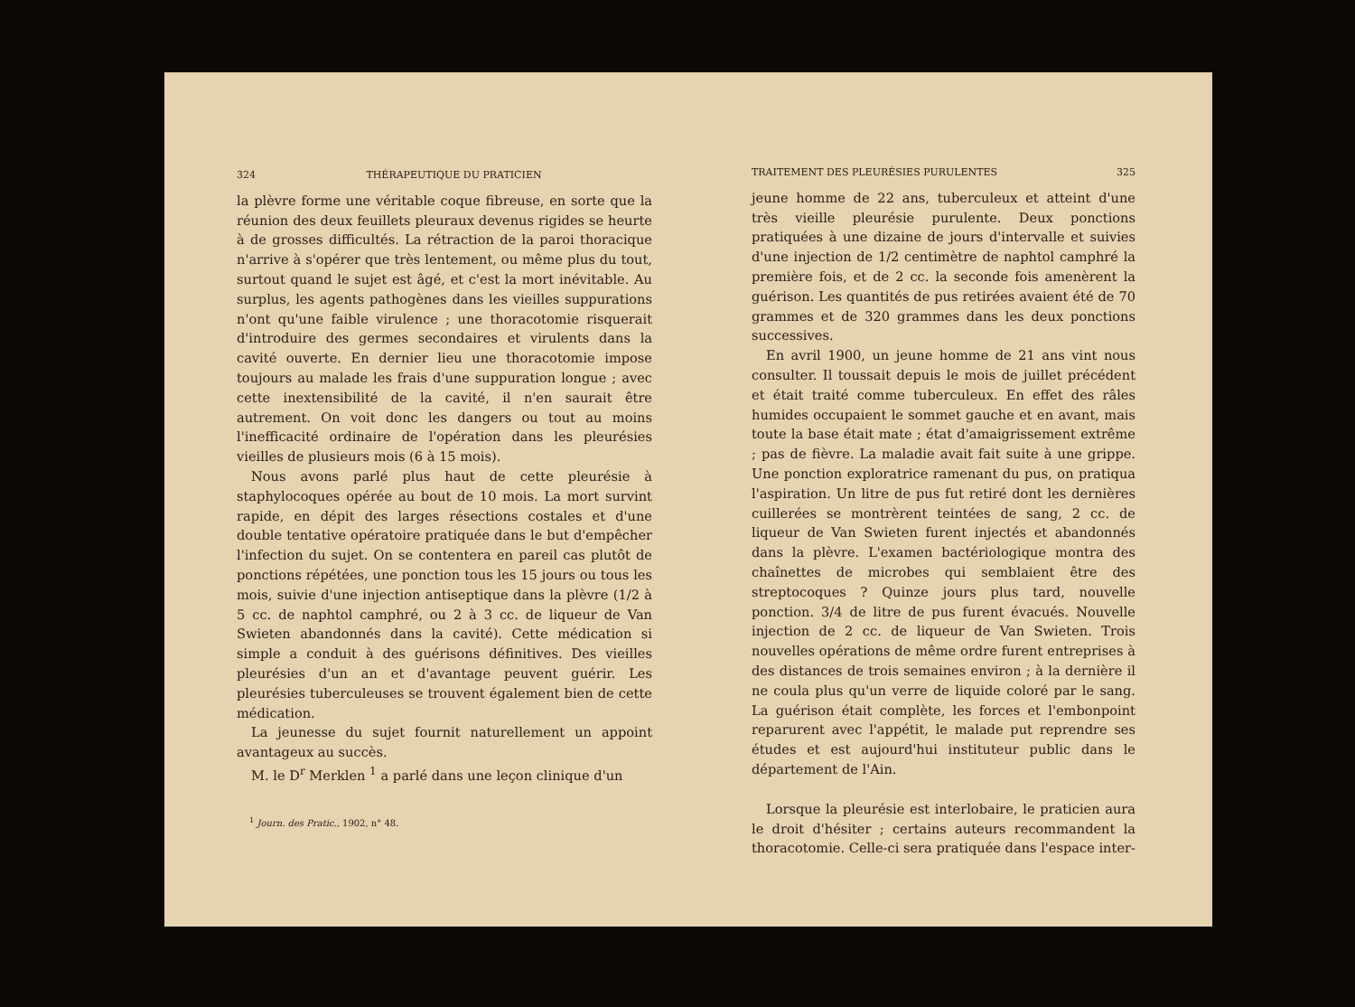324 THÉRAPEUTIQUE DU PRATICIEN
la plèvre forme une véritable coque fibreuse, en sorte que la réunion des deux feuillets pleuraux devenus rigides se heurte à de grosses difficultés. La rétraction de la paroi thoracique n'arrive à s'opérer que très lentement, ou même plus du tout, surtout quand le sujet est âgé, et c'est la mort inévitable. Au surplus, les agents pathogènes dans les vieilles suppurations n'ont qu'une faible virulence ; une thoracotomie risquerait d'introduire des germes secondaires et virulents dans la cavité ouverte. En dernier lieu une thoracotomie impose toujours au malade les frais d'une suppuration longue ; avec cette inextensibilité de la cavité, il n'en saurait être autrement. On voit donc les dangers ou tout au moins l'inefficacité ordinaire de l'opération dans les pleurésies vieilles de plusieurs mois (6 à 15 mois).
Nous avons parlé plus haut de cette pleurésie à staphylocoques opérée au bout de 10 mois. La mort survint rapide, en dépit des larges résections costales et d'une double tentative opératoire pratiquée dans le but d'empêcher l'infection du sujet. On se contentera en pareil cas plutôt de ponctions répétées, une ponction tous les 15 jours ou tous les mois, suivie d'une injection antiseptique dans la plèvre (1/2 à 5 cc. de naphtol camphré, ou 2 à 3 cc. de liqueur de Van Swieten abandonnés dans la cavité). Cette médication si simple a conduit à des guérisons définitives. Des vieilles pleurésies d'un an et d'avantage peuvent guérir. Les pleurésies tuberculeuses se trouvent également bien de cette médication.
La jeunesse du sujet fournit naturellement un appoint avantageux au succès.
M. le D<sup>r</sup> Merklen <sup>1</sup> a parlé dans une leçon clinique d'un
<sup>1</sup> Journ. des Pratic., 1902, n° 48.
TRAITEMENT DES PLEURÉSIES PURULENTES 325
jeune homme de 22 ans, tuberculeux et atteint d'une très vieille pleurésie purulente. Deux ponctions pratiquées à une dizaine de jours d'intervalle et suivies d'une injection de 1/2 centimètre de naphtol camphré la première fois, et de 2 cc. la seconde fois amenèrent la guérison. Les quantités de pus retirées avaient été de 70 grammes et de 320 grammes dans les deux ponctions successives.
En avril 1900, un jeune homme de 21 ans vint nous consulter. Il toussait depuis le mois de juillet précédent et était traité comme tuberculeux. En effet des râles humides occupaient le sommet gauche et en avant, mais toute la base était mate ; état d'amaigrissement extrême ; pas de fièvre. La maladie avait fait suite à une grippe. Une ponction exploratrice ramenant du pus, on pratiqua l'aspiration. Un litre de pus fut retiré dont les dernières cuillerées se montrèrent teintées de sang, 2 cc. de liqueur de Van Swieten furent injectés et abandonnés dans la plèvre. L'examen bactériologique montra des chaînettes de microbes qui semblaient être des streptocoques ? Quinze jours plus tard, nouvelle ponction. 3/4 de litre de pus furent évacués. Nouvelle injection de 2 cc. de liqueur de Van Swieten. Trois nouvelles opérations de même ordre furent entreprises à des distances de trois semaines environ ; à la dernière il ne coula plus qu'un verre de liquide coloré par le sang. La guérison était complète, les forces et l'embonpoint reparurent avec l'appétit, le malade put reprendre ses études et est aujourd'hui instituteur public dans le département de l'Ain.
Lorsque la pleurésie est interlobaire, le praticien aura le droit d'hésiter ; certains auteurs recommandent la thoracotomie. Celle-ci sera pratiquée dans l'espace inter-